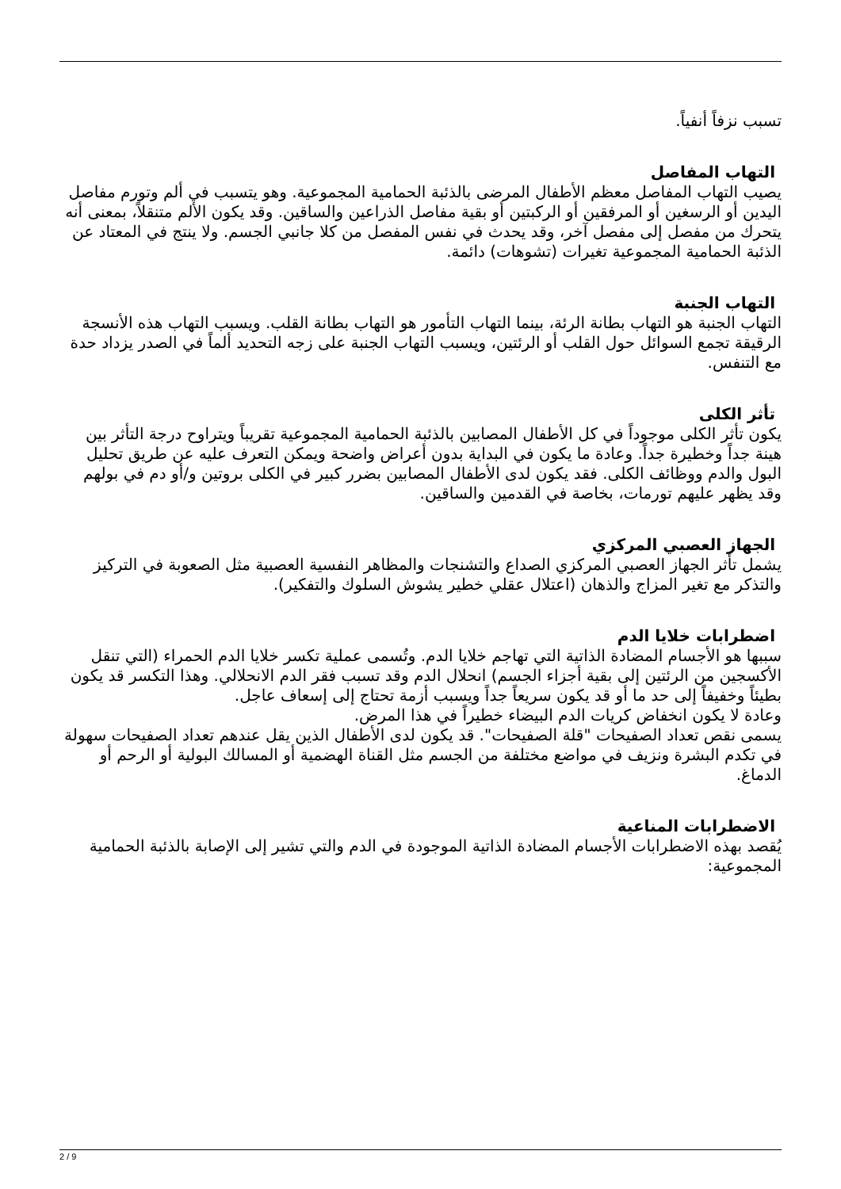تسبب نزفاً أنفياً.
التهاب المفاصل
يصيب التهاب المفاصل معظم الأطفال المرضى بالذئبة الحمامية المجموعية. وهو يتسبب في ألم وتورم مفاصل اليدين أو الرسغين أو المرفقين أو الركبتين أو بقية مفاصل الذراعين والساقين. وقد يكون الألم متنقلاً، بمعنى أنه يتحرك من مفصل إلى مفصل آخر، وقد يحدث في نفس المفصل من كلا جانبي الجسم. ولا ينتج في المعتاد عن الذئبة الحمامية المجموعية تغيرات (تشوهات) دائمة.
التهاب الجنبة
التهاب الجنبة هو التهاب بطانة الرئة، بينما التهاب التأمور هو التهاب بطانة القلب. ويسبب التهاب هذه الأنسجة الرقيقة تجمع السوائل حول القلب أو الرئتين، ويسبب التهاب الجنبة على زجه التحديد ألماً في الصدر يزداد حدة مع التنفس.
تأثر الكلى
يكون تأثر الكلى موجوداً في كل الأطفال المصابين بالذئبة الحمامية المجموعية تقريباً ويتراوح درجة التأثر بين هينة جداً وخطيرة جداً. وعادة ما يكون في البداية بدون أعراض واضحة ويمكن التعرف عليه عن طريق تحليل البول والدم ووظائف الكلى. فقد يكون لدى الأطفال المصابين بضرر كبير في الكلى بروتين و/أو دم في بولهم وقد يظهر عليهم تورمات، بخاصة في القدمين والساقين.
الجهاز العصبي المركزي
يشمل تأثر الجهاز العصبي المركزي الصداع والتشنجات والمظاهر النفسية العصبية مثل الصعوبة في التركيز والتذكر مع تغير المزاج والذهان (اعتلال عقلي خطير يشوش السلوك والتفكير).
اضطرابات خلايا الدم
سببها هو الأجسام المضادة الذاتية التي تهاجم خلايا الدم. وتُسمى عملية تكسر خلايا الدم الحمراء (التي تنقل الأكسجين من الرئتين إلى بقية أجزاء الجسم) انحلال الدم وقد تسبب فقر الدم الانحلالي. وهذا التكسر قد يكون بطيئاً وخفيفاً إلى حد ما أو قد يكون سريعاً جداً ويسبب أزمة تحتاج إلى إسعاف عاجل.
وعادة لا يكون انخفاض كريات الدم البيضاء خطيراً في هذا المرض.
يسمى نقص تعداد الصفيحات "قلة الصفيحات". قد يكون لدى الأطفال الذين يقل عندهم تعداد الصفيحات سهولة في تكدم البشرة ونزيف في مواضع مختلفة من الجسم مثل القناة الهضمية أو المسالك البولية أو الرحم أو الدماغ.
الاضطرابات المناعية
يُقصد بهذه الاضطرابات الأجسام المضادة الذاتية الموجودة في الدم والتي تشير إلى الإصابة بالذئبة الحمامية المجموعية:
2 / 9